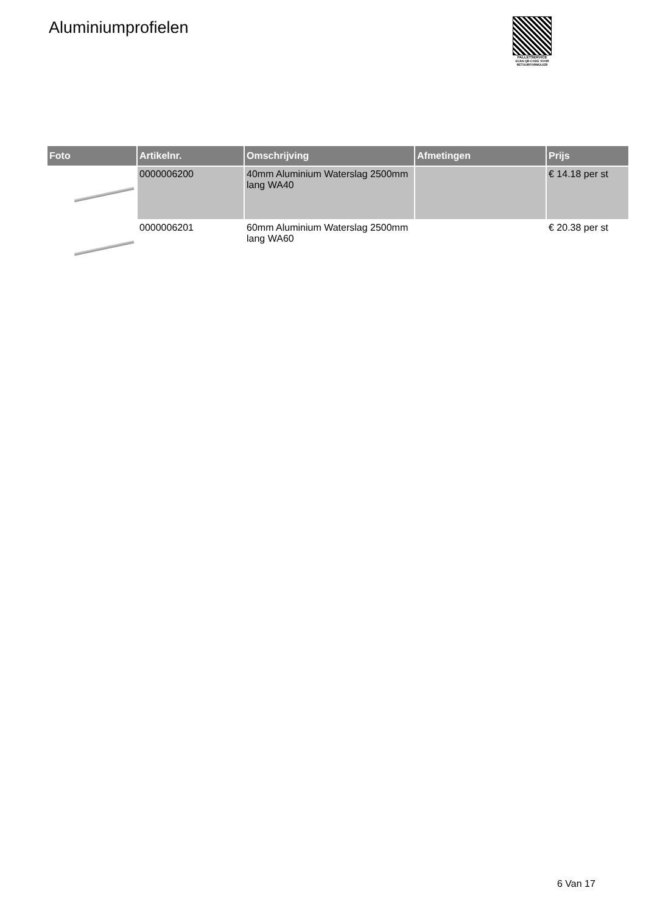Aluminiumprofielen
PALLETSERVICE
SCAN QR-CODE VOOR RETOURFORMULIER
| Foto | Artikelnr. | Omschrijving | Afmetingen | Prijs |
| --- | --- | --- | --- | --- |
| | 0000006200 | 40mm Aluminium Waterslag 2500mm lang WA40 | | € 14.18 per st |
| | 0000006201 | 60mm Aluminium Waterslag 2500mm lang WA60 | | € 20.38 per st |
6 Van 17